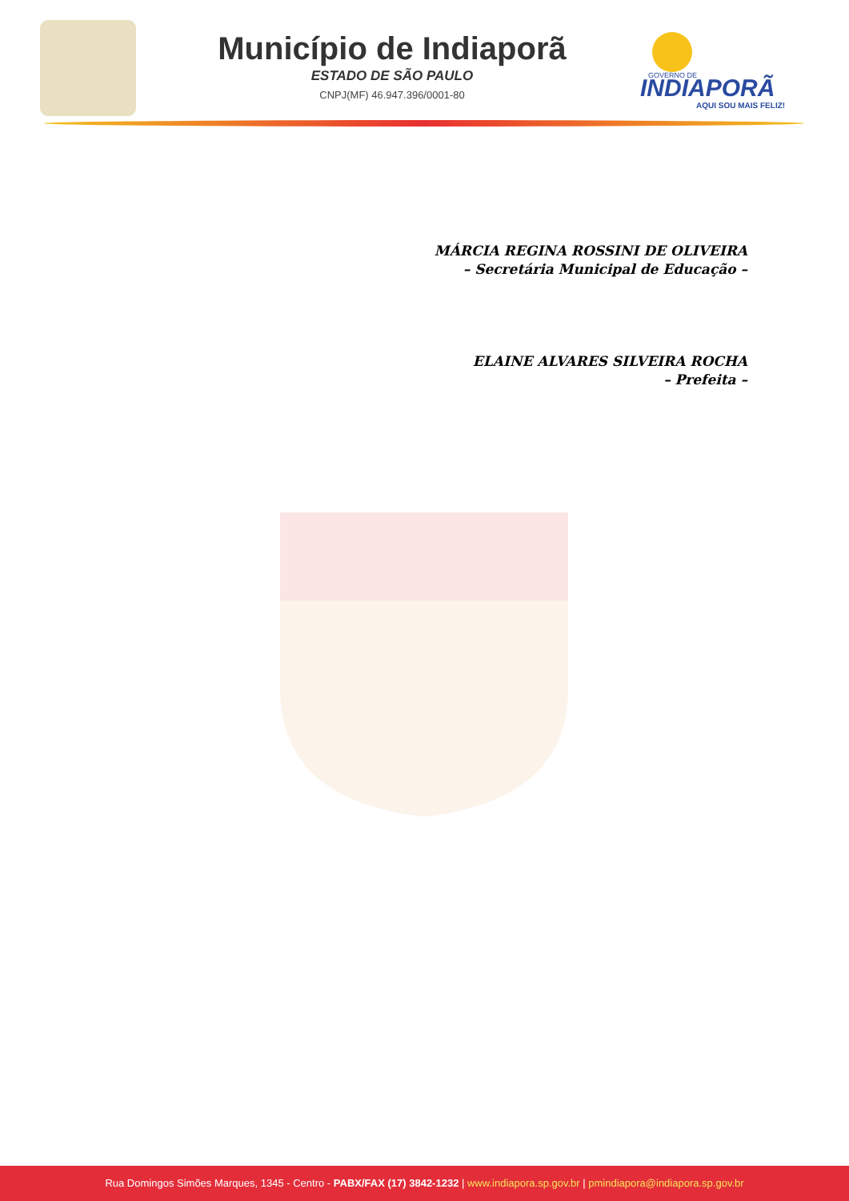Município de Indiaporã
ESTADO DE SÃO PAULO
CNPJ(MF) 46.947.396/0001-80
INDIAPORÃ
GOVERNO DE
AQUI SOU MAIS FELIZ!
MÁRCIA REGINA ROSSINI DE OLIVEIRA
– Secretária Municipal de Educação –
ELAINE ALVARES SILVEIRA ROCHA
– Prefeita –
Rua Domingos Simões Marques, 1345 - Centro - PABX/FAX (17) 3842-1232 | www.indiapora.sp.gov.br | pmindiapora@indiapora.sp.gov.br